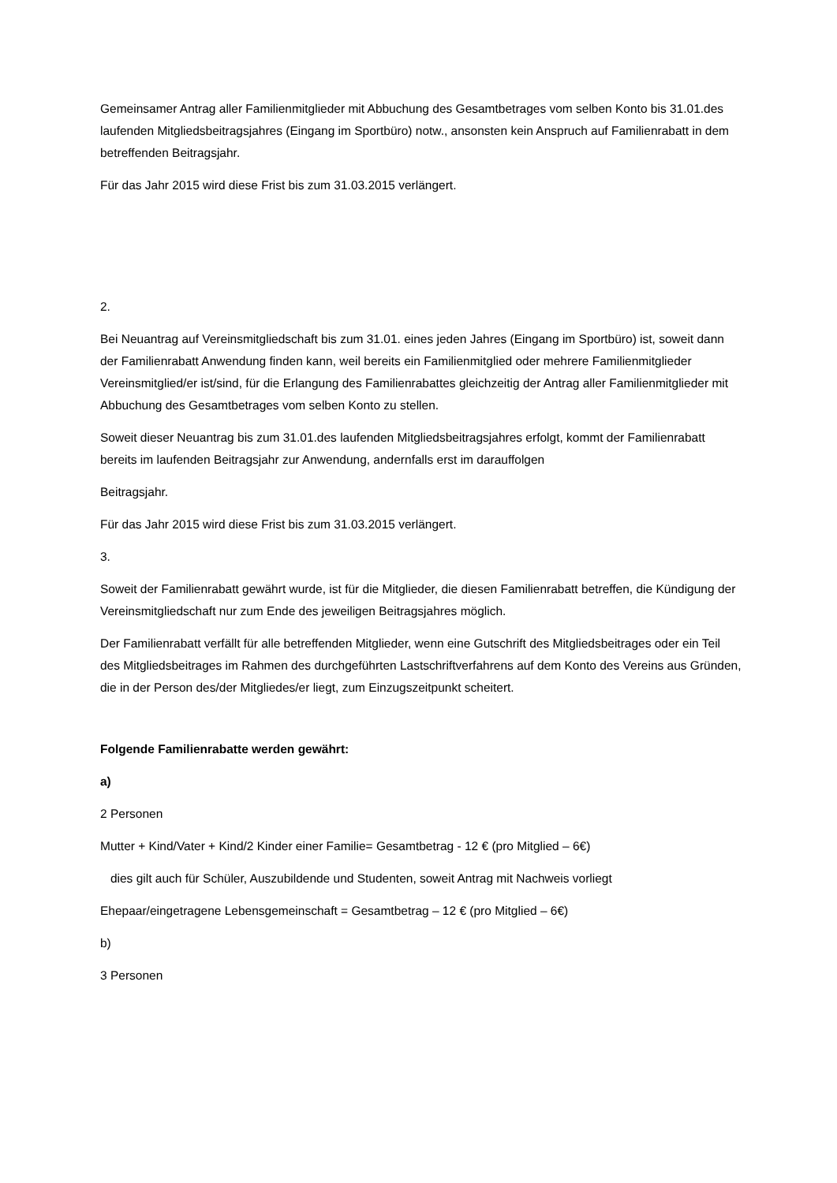Gemeinsamer Antrag aller Familienmitglieder mit Abbuchung des Gesamtbetrages vom selben Konto bis 31.01.des laufenden Mitgliedsbeitragsjahres (Eingang im Sportbüro) notw., ansonsten kein Anspruch auf Familienrabatt in dem betreffenden Beitragsjahr.
Für das Jahr 2015 wird diese Frist bis zum 31.03.2015 verlängert.
2.
Bei Neuantrag auf Vereinsmitgliedschaft bis zum 31.01. eines jeden Jahres (Eingang im Sportbüro) ist, soweit dann der Familienrabatt Anwendung finden kann, weil bereits ein Familienmitglied oder mehrere Familienmitglieder Vereinsmitglied/er ist/sind, für die Erlangung des Familienrabattes gleichzeitig der Antrag aller Familienmitglieder mit Abbuchung des Gesamtbetrages vom selben Konto zu stellen.
Soweit dieser Neuantrag bis zum 31.01.des laufenden Mitgliedsbeitragsjahres erfolgt, kommt der Familienrabatt bereits im laufenden Beitragsjahr zur Anwendung, andernfalls erst im darauffolgen
Beitragsjahr.
Für das Jahr 2015 wird diese Frist bis zum 31.03.2015 verlängert.
3.
Soweit der Familienrabatt gewährt wurde, ist für die Mitglieder, die diesen Familienrabatt betreffen, die Kündigung der Vereinsmitgliedschaft nur zum Ende des jeweiligen Beitragsjahres möglich.
Der Familienrabatt verfällt für alle betreffenden Mitglieder, wenn eine Gutschrift des Mitgliedsbeitrages oder ein Teil des Mitgliedsbeitrages im Rahmen des durchgeführten Lastschriftverfahrens auf dem Konto des Vereins aus Gründen, die in der Person des/der Mitgliedes/er liegt, zum Einzugszeitpunkt scheitert.
Folgende Familienrabatte werden gewährt:
a)
2 Personen
Mutter + Kind/Vater + Kind/2 Kinder einer Familie= Gesamtbetrag - 12 € (pro Mitglied – 6€)
dies gilt auch für Schüler, Auszubildende und Studenten, soweit Antrag mit Nachweis vorliegt
Ehepaar/eingetragene Lebensgemeinschaft = Gesamtbetrag – 12 € (pro Mitglied – 6€)
b)
3 Personen